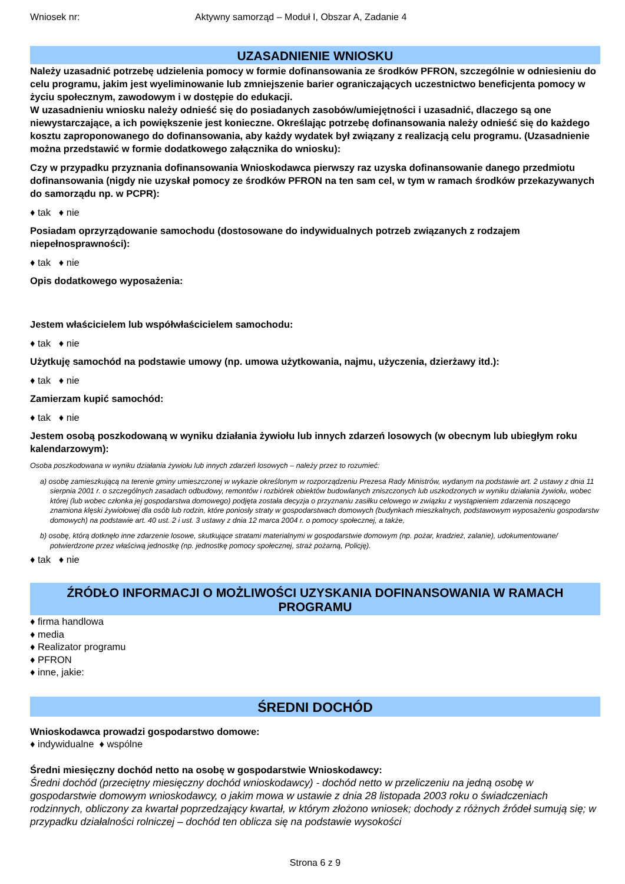Wniosek nr: Aktywny samorząd – Moduł I, Obszar A, Zadanie 4
UZASADNIENIE WNIOSKU
Należy uzasadnić potrzebę udzielenia pomocy w formie dofinansowania ze środków PFRON, szczególnie w odniesieniu do celu programu, jakim jest wyeliminowanie lub zmniejszenie barier ograniczających uczestnictwo beneficjenta pomocy w życiu społecznym, zawodowym i w dostępie do edukacji.
W uzasadnieniu wniosku należy odnieść się do posiadanych zasobów/umiejętności i uzasadnić, dlaczego są one niewystarczające, a ich powiększenie jest konieczne. Określając potrzebę dofinansowania należy odnieść się do każdego kosztu zaproponowanego do dofinansowania, aby każdy wydatek był związany z realizacją celu programu. (Uzasadnienie można przedstawić w formie dodatkowego załącznika do wniosku):
Czy w przypadku przyznania dofinansowania Wnioskodawca pierwszy raz uzyska dofinansowanie danego przedmiotu dofinansowania (nigdy nie uzyskał pomocy ze środków PFRON na ten sam cel, w tym w ramach środków przekazywanych do samorządu np. w PCPR):
♦ tak ♦ nie
Posiadam oprzyrządowanie samochodu (dostosowane do indywidualnych potrzeb związanych z rodzajem niepełnosprawności):
♦ tak ♦ nie
Opis dodatkowego wyposażenia:
Jestem właścicielem lub współwłaścicielem samochodu:
♦ tak ♦ nie
Użytkuję samochód na podstawie umowy (np. umowa użytkowania, najmu, użyczenia, dzierżawy itd.):
♦ tak ♦ nie
Zamierzam kupić samochód:
♦ tak ♦ nie
Jestem osobą poszkodowaną w wyniku działania żywiołu lub innych zdarzeń losowych (w obecnym lub ubiegłym roku kalendarzowym):
Osoba poszkodowana w wyniku działania żywiołu lub innych zdarzeń losowych – należy przez to rozumieć:
a) osobę zamieszkującą na terenie gminy umieszczonej w wykazie określonym w rozporządzeniu Prezesa Rady Ministrów, wydanym na podstawie art. 2 ustawy z dnia 11 sierpnia 2001 r. o szczególnych zasadach odbudowy, remontów i rozbiórek obiektów budowlanych zniszczonych lub uszkodzonych w wyniku działania żywiołu, wobec której (lub wobec członka jej gospodarstwa domowego) podjęta została decyzja o przyznaniu zasiłku celowego w związku z wystąpieniem zdarzenia noszącego znamiona klęski żywiołowej dla osób lub rodzin, które poniosły straty w gospodarstwach domowych (budynkach mieszkalnych, podstawowym wyposażeniu gospodarstw domowych) na podstawie art. 40 ust. 2 i ust. 3 ustawy z dnia 12 marca 2004 r. o pomocy społecznej, a także,
b) osobę, którą dotknęło inne zdarzenie losowe, skutkujące stratami materialnymi w gospodarstwie domowym (np. pożar, kradzież, zalanie), udokumentowane/ potwierdzone przez właściwą jednostkę (np. jednostkę pomocy społecznej, straż pożarną, Policję).
♦ tak ♦ nie
ŹRÓDŁO INFORMACJI O MOŻLIWOŚCI UZYSKANIA DOFINANSOWANIA W RAMACH PROGRAMU
♦ firma handlowa
♦ media
♦ Realizator programu
♦ PFRON
♦ inne, jakie:
ŚREDNI DOCHÓD
Wnioskodawca prowadzi gospodarstwo domowe:
♦ indywidualne ♦ wspólne
Średni miesięczny dochód netto na osobę w gospodarstwie Wnioskodawcy:
Średni dochód (przeciętny miesięczny dochód wnioskodawcy) - dochód netto w przeliczeniu na jedną osobę w gospodarstwie domowym wnioskodawcy, o jakim mowa w ustawie z dnia 28 listopada 2003 roku o świadczeniach rodzinnych, obliczony za kwartał poprzedzający kwartał, w którym złożono wniosek; dochody z różnych źródeł sumują się; w przypadku działalności rolniczej – dochód ten oblicza się na podstawie wysokości
Strona 6 z 9